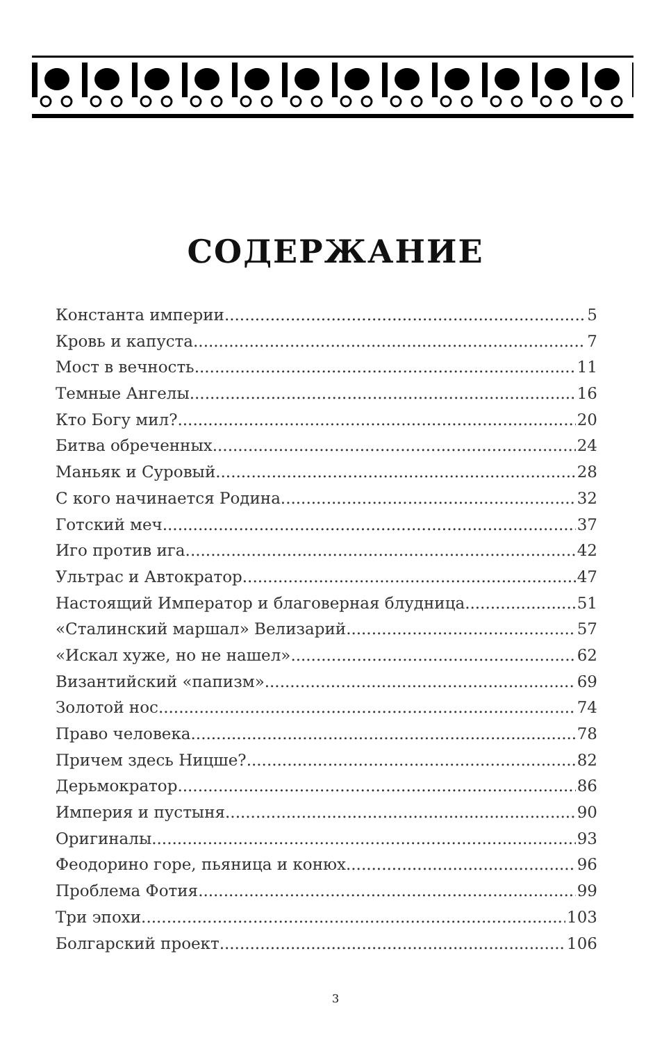СОДЕРЖАНИЕ
Константа империи 5
Кровь и капуста 7
Мост в вечность 11
Темные Ангелы 16
Кто Богу мил? 20
Битва обреченных 24
Маньяк и Суровый 28
С кого начинается Родина 32
Готский меч 37
Иго против ига 42
Ультрас и Автократор 47
Настоящий Император и благоверная блудница 51
«Сталинский маршал» Велизарий 57
«Искал хуже, но не нашел» 62
Византийский «папизм» 69
Золотой нос 74
Право человека 78
Причем здесь Ницше? 82
Дерьмократор 86
Империя и пустыня 90
Оригиналы 93
Феодорино горе, пьяница и конюх 96
Проблема Фотия 99
Три эпохи 103
Болгарский проект 106
3